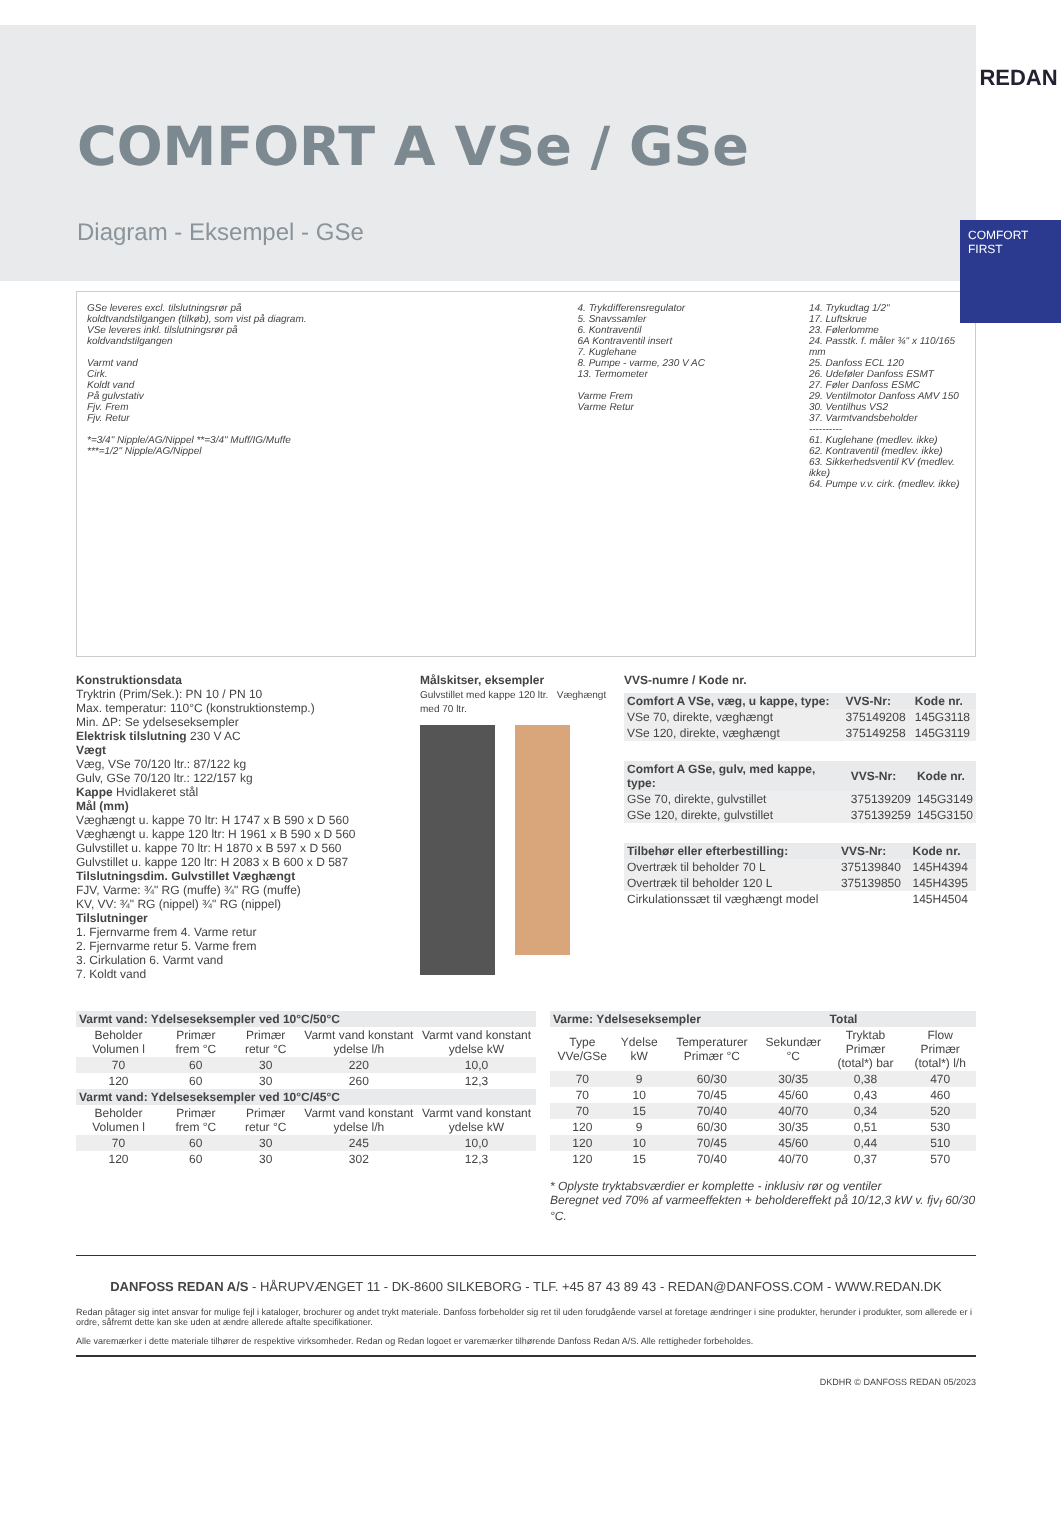REDAN
COMFORT FIRST
COMFORT A VSe / GSe
Diagram - Eksempel - GSe
GSe leveres excl. tilslutningsrør på koldtvandstilgangen (tilkøb), som vist på diagram.
VSe leveres inkl. tilslutningsrør på koldvandstilgangen
Varmt vand
Cirk.
Koldt vand
På gulvstativ
Fjv. Frem
Fjv. Retur
*=3/4" Nipple/AG/Nippel **=3/4" Muff/IG/Muffe ***=1/2" Nipple/AG/Nippel
4. Trykdifferensregulator
5. Snavssamler
6. Kontraventil
6A Kontraventil insert
7. Kuglehane
8. Pumpe - varme, 230 V AC
13. Termometer
Varme Frem
Varme Retur
14. Trykudtag 1/2"
17. Luftskrue
23. Følerlomme
24. Passtk. f. måler ¾" x 110/165 mm
25. Danfoss ECL 120
26. Udeføler Danfoss ESMT
27. Føler Danfoss ESMC
29. Ventilmotor Danfoss AMV 150
30. Ventilhus VS2
37. Varmtvandsbeholder
----------
61. Kuglehane (medlev. ikke)
62. Kontraventil (medlev. ikke)
63. Sikkerhedsventil KV (medlev. ikke)
64. Pumpe v.v. cirk. (medlev. ikke)
Konstruktionsdata
Tryktrin (Prim/Sek.): PN 10 / PN 10
Max. temperatur: 110°C (konstruktionstemp.)
Min. ΔP: Se ydelseseksempler
Elektrisk tilslutning 230 V AC
Vægt
Væg, VSe 70/120 ltr.: 87/122 kg
Gulv, GSe 70/120 ltr.: 122/157 kg
Kappe Hvidlakeret stål
Mål (mm)
Væghængt u. kappe 70 ltr: H 1747 x B 590 x D 560
Væghængt u. kappe 120 ltr: H 1961 x B 590 x D 560
Gulvstillet u. kappe 70 ltr: H 1870 x B 597 x D 560
Gulvstillet u. kappe 120 ltr: H 2083 x B 600 x D 587
Tilslutningsdim. Gulvstillet Væghængt
FJV, Varme: ¾" RG (muffe) ¾" RG (muffe)
KV, VV: ¾" RG (nippel) ¾" RG (nippel)
Tilslutninger
1. Fjernvarme frem 4. Varme retur
2. Fjernvarme retur 5. Varme frem
3. Cirkulation 6. Varmt vand
7. Koldt vand
Målskitser, eksempler
Gulvstillet med kappe 120 ltr. Væghængt med 70 ltr.
VVS-numre / Kode nr.
| Comfort A VSe, væg, u kappe, type: | VVS-Nr: | Kode nr. |
| --- | --- | --- |
| VSe 70, direkte, væghængt | 375149208 | 145G3118 |
| VSe 120, direkte, væghængt | 375149258 | 145G3119 |
| Comfort A GSe, gulv, med kappe, type: | VVS-Nr: | Kode nr. |
| --- | --- | --- |
| GSe 70, direkte, gulvstillet | 375139209 | 145G3149 |
| GSe 120, direkte, gulvstillet | 375139259 | 145G3150 |
| Tilbehør eller efterbestilling: | VVS-Nr: | Kode nr. |
| --- | --- | --- |
| Overtræk til beholder 70 L | 375139840 | 145H4394 |
| Overtræk til beholder 120 L | 375139850 | 145H4395 |
| Cirkulationssæt til væghængt model | | 145H4504 |
| Varmt vand: Ydelseseksempler ved 10°C/50°C | | | | |
| --- | --- | --- | --- | --- |
| Beholder Volumen l | Primær frem °C | Primær retur °C | Varmt vand konstant ydelse l/h | Varmt vand konstant ydelse kW |
| 70 | 60 | 30 | 220 | 10,0 |
| 120 | 60 | 30 | 260 | 12,3 |
| Varmt vand: Ydelseseksempler ved 10°C/45°C | | | | |
| Beholder Volumen l | Primær frem °C | Primær retur °C | Varmt vand konstant ydelse l/h | Varmt vand konstant ydelse kW |
| 70 | 60 | 30 | 245 | 10,0 |
| 120 | 60 | 30 | 302 | 12,3 |
| Varme: Ydelseseksempler | | | | Total | |
| --- | --- | --- | --- | --- | --- |
| Type VVe/GSe | Ydelse kW | Temperaturer Primær °C | Sekundær °C | Tryktab Primær (total*) bar | Flow Primær (total*) l/h |
| 70 | 9 | 60/30 | 30/35 | 0,38 | 470 |
| 70 | 10 | 70/45 | 45/60 | 0,43 | 460 |
| 70 | 15 | 70/40 | 40/70 | 0,34 | 520 |
| 120 | 9 | 60/30 | 30/35 | 0,51 | 530 |
| 120 | 10 | 70/45 | 45/60 | 0,44 | 510 |
| 120 | 15 | 70/40 | 40/70 | 0,37 | 570 |
* Oplyste tryktabsværdier er komplette - inklusiv rør og ventiler
Beregnet ved 70% af varmeeffekten + beholdereffekt på 10/12,3 kW v. fjv<sub>f</sub> 60/30 °C.
DANFOSS REDAN A/S - HÅRUPVÆNGET 11 - DK-8600 SILKEBORG - TLF. +45 87 43 89 43 - REDAN@DANFOSS.COM - WWW.REDAN.DK
Redan påtager sig intet ansvar for mulige fejl i kataloger, brochurer og andet trykt materiale. Danfoss forbeholder sig ret til uden forudgående varsel at foretage ændringer i sine produkter, herunder i produkter, som allerede er i ordre, såfremt dette kan ske uden at ændre allerede aftalte specifikationer.
Alle varemærker i dette materiale tilhører de respektive virksomheder. Redan og Redan logoet er varemærker tilhørende Danfoss Redan A/S. Alle rettigheder forbeholdes.
DKDHR © DANFOSS REDAN 05/2023